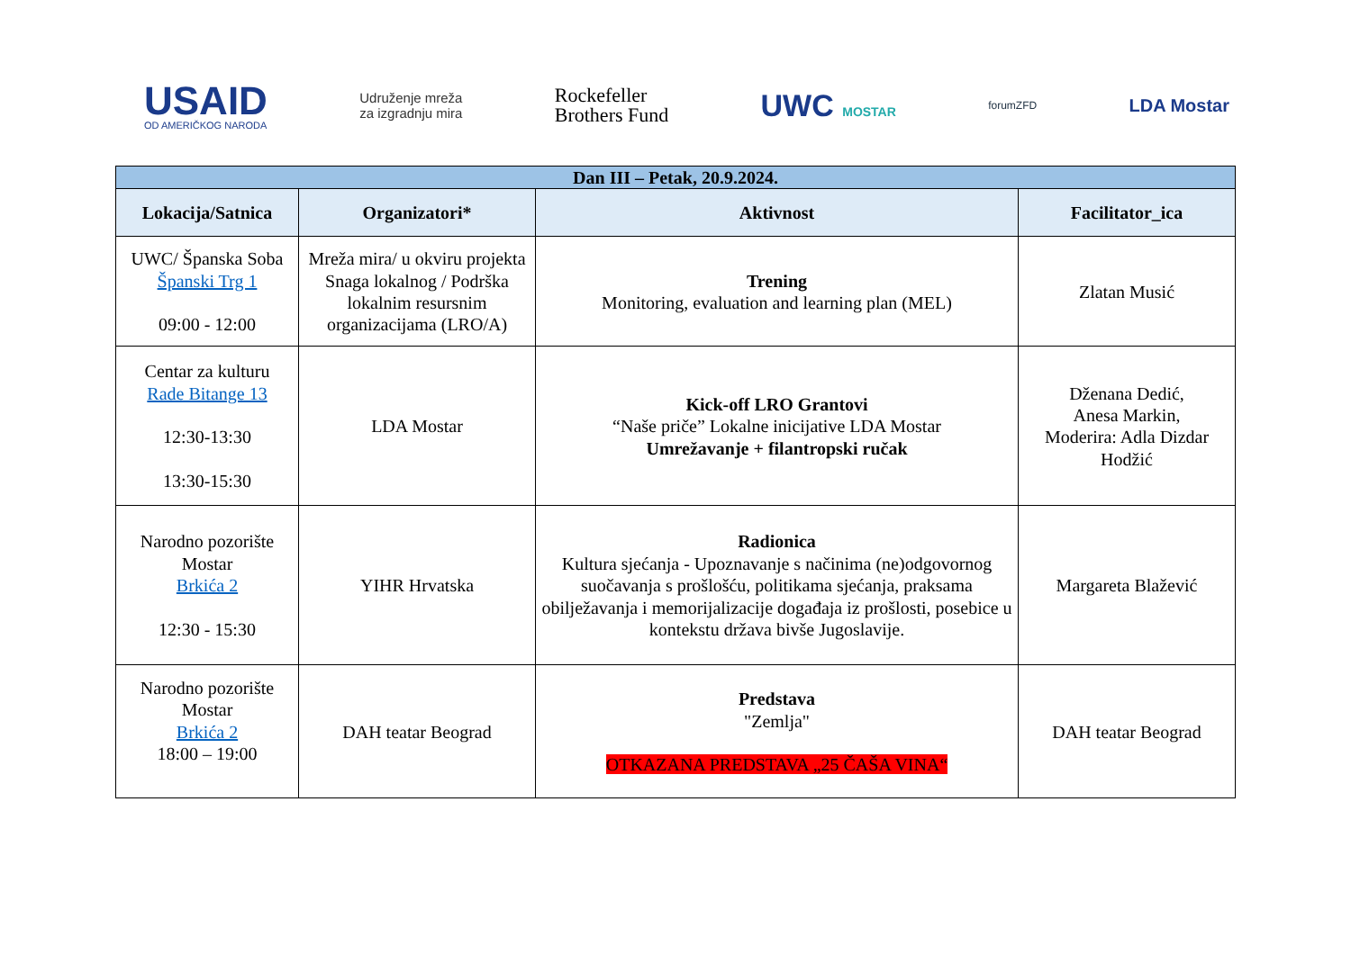USAID
OD AMERIČKOG NARODA
Udruženje mreža
za izgradnju mira
Rockefeller
Brothers Fund
UWC MOSTAR
forumZFD
LDA Mostar
| Dan III – Petak, 20.9.2024. | | | |
| --- | --- | --- | --- |
| Lokacija/Satnica | Organizatori* | Aktivnost | Facilitator_ica |
| UWC/ Španska Soba Španski Trg 1 09:00 - 12:00 | Mreža mira/ u okviru projekta Snaga lokalnog / Podrška lokalnim resursnim organizacijama (LRO/A) | Trening Monitoring, evaluation and learning plan (MEL) | Zlatan Musić |
| Centar za kulturu Rade Bitange 13 12:30-13:30 13:30-15:30 | LDA Mostar | Kick-off LRO Grantovi “Naše priče” Lokalne inicijative LDA Mostar Umrežavanje + filantropski ručak | Dženana Dedić, Anesa Markin, Moderira: Adla Dizdar Hodžić |
| Narodno pozorište Mostar Brkića 2 12:30 - 15:30 | YIHR Hrvatska | Radionica Kultura sjećanja - Upoznavanje s načinima (ne)odgovornog suočavanja s prošlošću, politikama sjećanja, praksama obilježavanja i memorijalizacije događaja iz prošlosti, posebice u kontekstu država bivše Jugoslavije. | Margareta Blažević |
| Narodno pozorište Mostar Brkića 2 18:00 – 19:00 | DAH teatar Beograd | Predstava "Zemlja" OTKAZANA PREDSTAVA „25 ČAŠA VINA“ | DAH teatar Beograd |